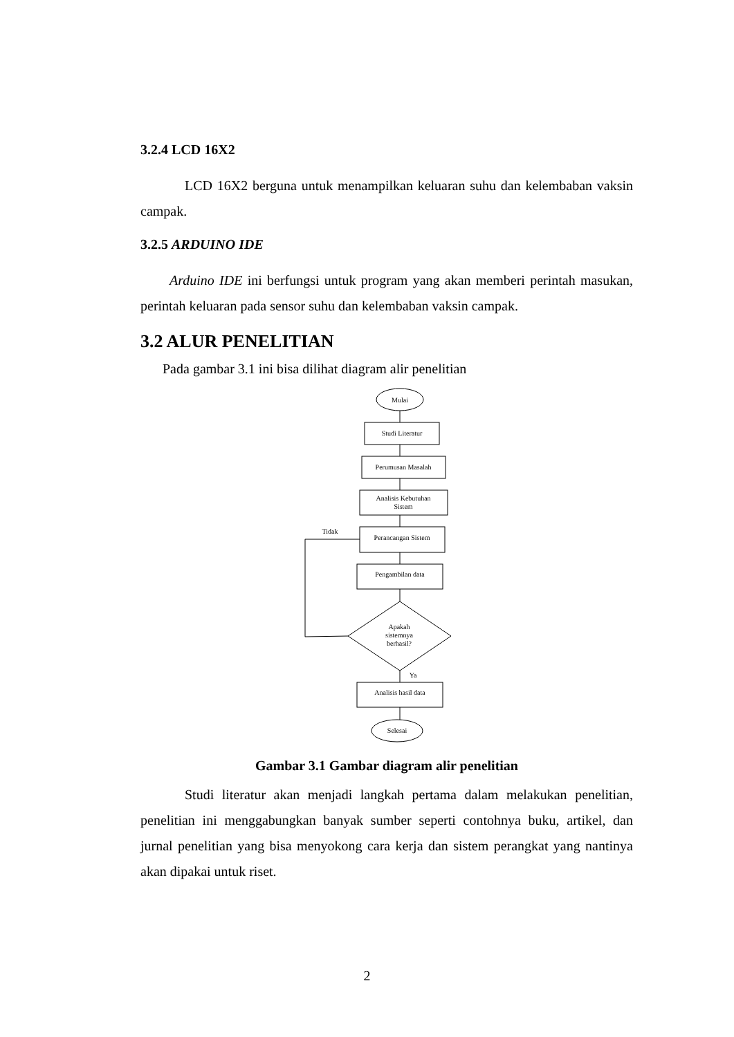3.2.4 LCD 16X2
LCD 16X2 berguna untuk menampilkan keluaran suhu dan kelembaban vaksin campak.
3.2.5 ARDUINO IDE
Arduino IDE ini berfungsi untuk program yang akan memberi perintah masukan, perintah keluaran pada sensor suhu dan kelembaban vaksin campak.
3.2 ALUR PENELITIAN
Pada gambar 3.1 ini bisa dilihat diagram alir penelitian
Mulai
Studi Literatur
Perumusan Masalah
Analisis Kebutuhan
Sistem
Perancangan Sistem
Pengambilan data
Apakah
sistemnya
berhasil?
Tidak
Ya
Analisis hasil data
Selesai
Gambar 3.1 Gambar diagram alir penelitian
Studi literatur akan menjadi langkah pertama dalam melakukan penelitian, penelitian ini menggabungkan banyak sumber seperti contohnya buku, artikel, dan jurnal penelitian yang bisa menyokong cara kerja dan sistem perangkat yang nantinya akan dipakai untuk riset.
2